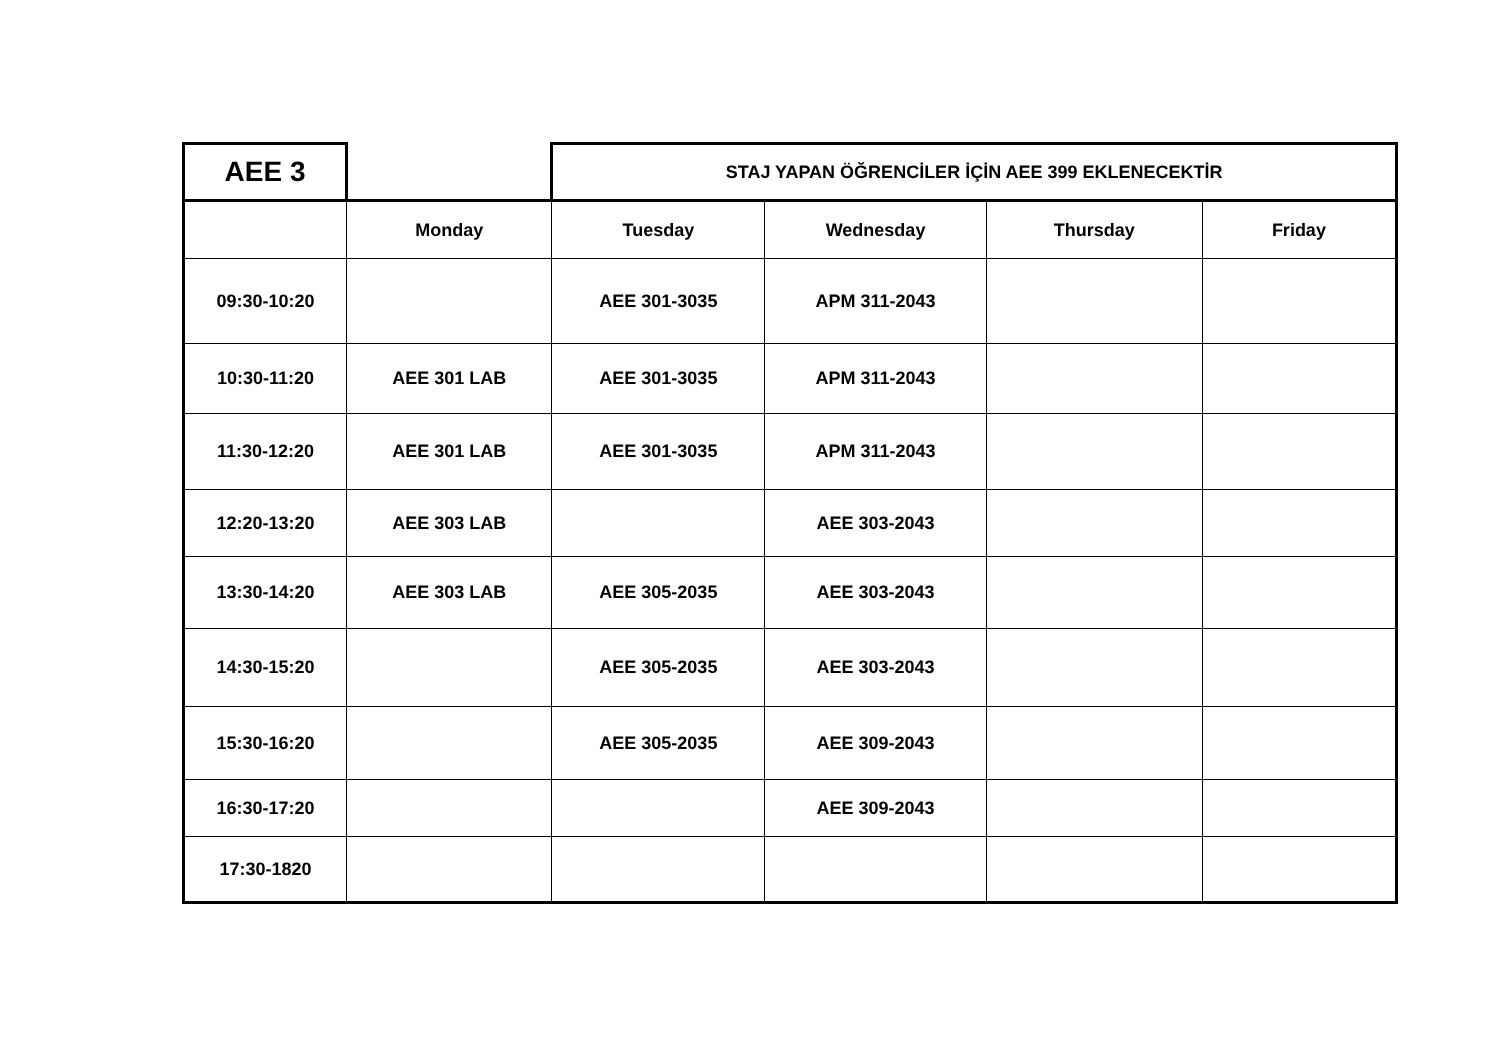| AEE 3 | | STAJ YAPAN ÖĞRENCİLER İÇİN AEE 399 EKLENECEKTİR | | | |
| | Monday | Tuesday | Wednesday | Thursday | Friday |
| 09:30-10:20 | | AEE 301-3035 | APM 311-2043 | | |
| 10:30-11:20 | AEE 301 LAB | AEE 301-3035 | APM 311-2043 | | |
| 11:30-12:20 | AEE 301 LAB | AEE 301-3035 | APM 311-2043 | | |
| 12:20-13:20 | AEE 303 LAB | | AEE 303-2043 | | |
| 13:30-14:20 | AEE 303 LAB | AEE 305-2035 | AEE 303-2043 | | |
| 14:30-15:20 | | AEE 305-2035 | AEE 303-2043 | | |
| 15:30-16:20 | | AEE 305-2035 | AEE 309-2043 | | |
| 16:30-17:20 | | | AEE 309-2043 | | |
| 17:30-1820 | | | | | |